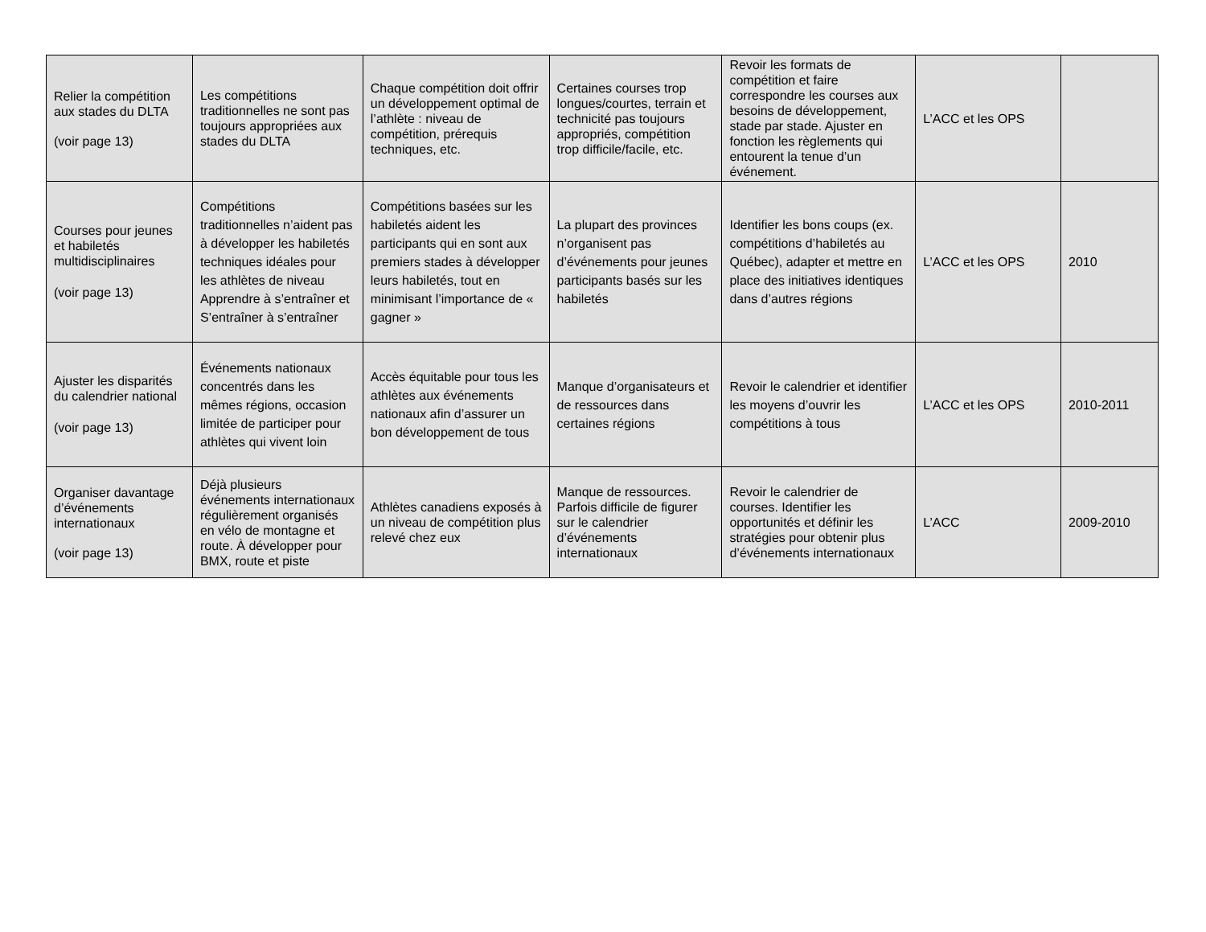| Relier la compétition aux stades du DLTA (voir page 13) | Les compétitions traditionnelles ne sont pas toujours appropriées aux stades du DLTA | Chaque compétition doit offrir un développement optimal de l’athlète : niveau de compétition, prérequis techniques, etc. | Certaines courses trop longues/courtes, terrain et technicité pas toujours appropriés, compétition trop difficile/facile, etc. | Revoir les formats de compétition et faire correspondre les courses aux besoins de développement, stade par stade. Ajuster en fonction les règlements qui entourent la tenue d’un événement. | L’ACC et les OPS | |
| Courses pour jeunes et habiletés multidisciplinaires (voir page 13) | Compétitions traditionnelles n’aident pas à développer les habiletés techniques idéales pour les athlètes de niveau Apprendre à s’entraîner et S’entraîner à s’entraîner | Compétitions basées sur les habiletés aident les participants qui en sont aux premiers stades à développer leurs habiletés, tout en minimisant l’importance de « gagner » | La plupart des provinces n’organisent pas d’événements pour jeunes participants basés sur les habiletés | Identifier les bons coups (ex. compétitions d’habiletés au Québec), adapter et mettre en place des initiatives identiques dans d’autres régions | L’ACC et les OPS | 2010 |
| Ajuster les disparités du calendrier national (voir page 13) | Événements nationaux concentrés dans les mêmes régions, occasion limitée de participer pour athlètes qui vivent loin | Accès équitable pour tous les athlètes aux événements nationaux afin d’assurer un bon développement de tous | Manque d’organisateurs et de ressources dans certaines régions | Revoir le calendrier et identifier les moyens d’ouvrir les compétitions à tous | L’ACC et les OPS | 2010-2011 |
| Organiser davantage d’événements internationaux (voir page 13) | Déjà plusieurs événements internationaux régulièrement organisés en vélo de montagne et route. À développer pour BMX, route et piste | Athlètes canadiens exposés à un niveau de compétition plus relevé chez eux | Manque de ressources. Parfois difficile de figurer sur le calendrier d’événements internationaux | Revoir le calendrier de courses. Identifier les opportunités et définir les stratégies pour obtenir plus d’événements internationaux | L’ACC | 2009-2010 |